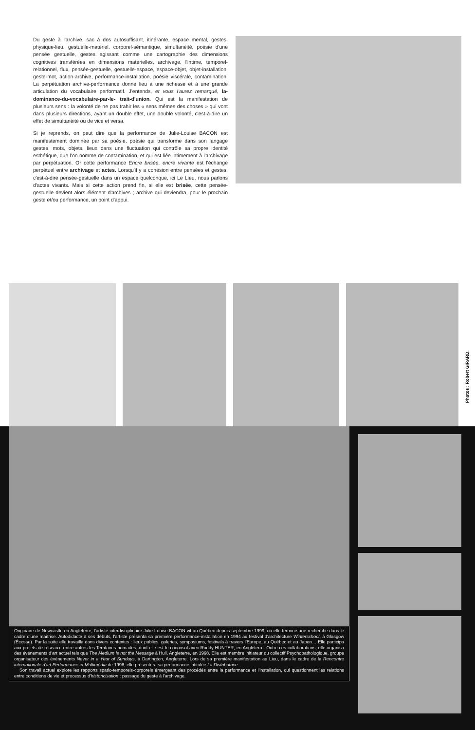Du geste à l'archive, sac à dos autosuffisant, itinérante, espace mental, gestes, physique-lieu, gestuelle-matériel, corporel-sémantique, simultanéité, poésie d'une pensée gestuelle, gestes agissant comme une cartographie des dimensions cognitives transférées en dimensions matérielles, archivage, l'intime, temporel-relationnel, flux, pensée-gestuelle, gestuelle-espace, espace-objet, objet-installation, geste-mot, action-archive, performance-installation, poésie viscérale, contamination. La perpétuation archive-performance donne lieu à une richesse et à une grande articulation du vocabulaire performatif. J'entends, et vous l'aurez remarqué, la-dominance-du-vocabulaire-par-le- trait-d'union. Qui est la manifestation de plusieurs sens : la volonté de ne pas trahir les « sens mêmes des choses » qui vont dans plusieurs directions, ayant un double effet, une double volonté, c'est-à-dire un effet de simultanéité ou de vice et versa.
Si je reprends, on peut dire que la performance de Julie-Louise BACON est manifestement dominée par sa poésie, poésie qui transforme dans son langage gestes, mots, objets, lieux dans une fluctuation qui contrôle sa propre identité esthétique, que l'on nomme de contamination, et qui est liée intimement à l'archivage par perpétuation. Or cette performance Encre brisée, encre vivante est l'échange perpétuel entre archivage et actes. Lorsqu'il y a cohésion entre pensées et gestes, c'est-à-dire pensée-gestuelle dans un espace quelconque, ici Le Lieu, nous parlons d'actes vivants. Mais si cette action prend fin, si elle est brisée, cette pensée-gestuelle devient alors élément d'archives ; archive qui deviendra, pour le prochain geste et/ou performance, un point d'appui.
Photos : Robert GIRARD.
Originaire de Newcastle en Angleterre, l'artiste interdisciplinaire Julie Louise BACON vit au Québec depuis septembre 1999, où elle termine une recherche dans le cadre d'une maîtrise. Autodidacte à ses débuts, l'artiste présenta sa première performance-installation en 1994 au festival d'architecture Winterschool, à Glasgow (Écosse). Par la suite elle travailla dans divers contextes : lieux publics, galeries, symposiums, festivals à travers l'Europe, au Québec et au Japon… Elle participa aux projets de réseaux, entre autres les Territoires nomades, dont elle est le coconsul avec Roddy HUNTER, en Angleterre. Outre ces collaborations, elle organisa des événements d'art actuel tels que The Medium is not the Message à Hull, Angleterre, en 1998. Elle est membre initiateur du collectif Psychopathologique, groupe organisateur des événements Never in a Year of Sundays, à Dartington, Angleterre. Lors de sa première manifestation au Lieu, dans le cadre de la Rencontre internationale d'art Performance et Multimédia de 1996, elle présentera sa performance intitulée La Distributrice.
Son travail actuel explore les rapports spatio-temporels-corporels émergeant des procédés entre la performance et l'installation, qui questionnent les relations entre conditions de vie et processus d'historicisation : passage du geste à l'archivage.